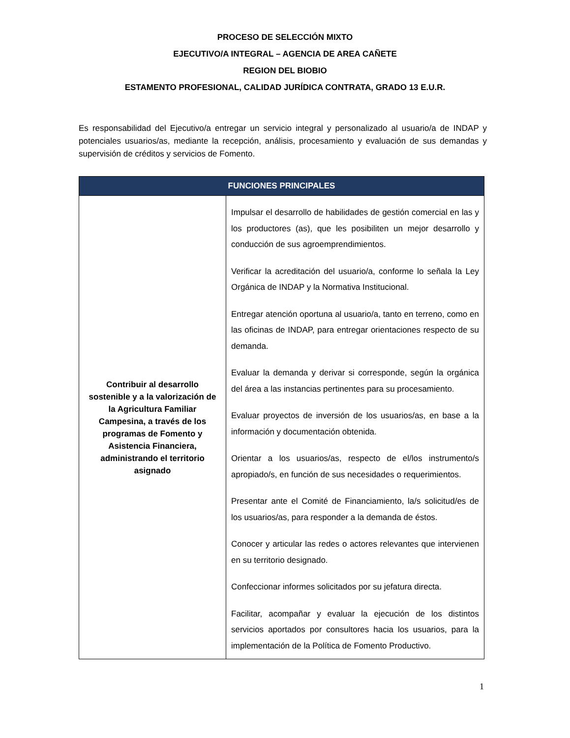PROCESO DE SELECCIÓN MIXTO
EJECUTIVO/A INTEGRAL – AGENCIA DE AREA CAÑETE
REGION DEL BIOBIO
ESTAMENTO PROFESIONAL, CALIDAD JURÍDICA CONTRATA, GRADO 13 E.U.R.
Es responsabilidad del Ejecutivo/a entregar un servicio integral y personalizado al usuario/a de INDAP y potenciales usuarios/as, mediante la recepción, análisis, procesamiento y evaluación de sus demandas y supervisión de créditos y servicios de Fomento.
| FUNCIONES PRINCIPALES | |
| --- | --- |
| Contribuir al desarrollo sostenible y a la valorización de la Agricultura Familiar Campesina, a través de los programas de Fomento y Asistencia Financiera, administrando el territorio asignado | Impulsar el desarrollo de habilidades de gestión comercial en las y los productores (as), que les posibiliten un mejor desarrollo y conducción de sus agroemprendimientos. Verificar la acreditación del usuario/a, conforme lo señala la Ley Orgánica de INDAP y la Normativa Institucional. Entregar atención oportuna al usuario/a, tanto en terreno, como en las oficinas de INDAP, para entregar orientaciones respecto de su demanda. Evaluar la demanda y derivar si corresponde, según la orgánica del área a las instancias pertinentes para su procesamiento. Evaluar proyectos de inversión de los usuarios/as, en base a la información y documentación obtenida. Orientar a los usuarios/as, respecto de el/los instrumento/s apropiado/s, en función de sus necesidades o requerimientos. Presentar ante el Comité de Financiamiento, la/s solicitud/es de los usuarios/as, para responder a la demanda de éstos. Conocer y articular las redes o actores relevantes que intervienen en su territorio designado. Confeccionar informes solicitados por su jefatura directa. Facilitar, acompañar y evaluar la ejecución de los distintos servicios aportados por consultores hacia los usuarios, para la implementación de la Política de Fomento Productivo. |
1